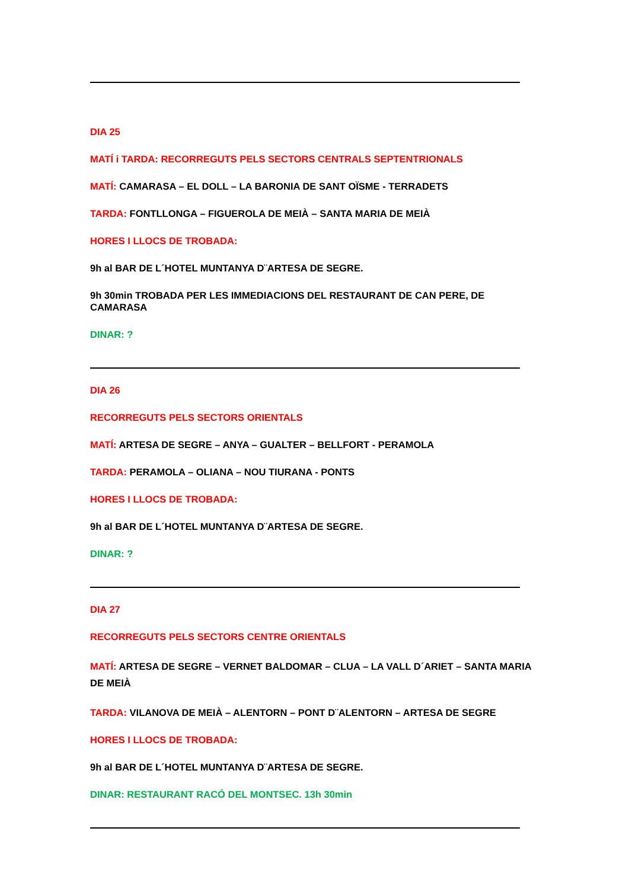DIA 25
MATÍ i TARDA: RECORREGUTS PELS SECTORS CENTRALS SEPTENTRIONALS
MATÍ: CAMARASA – EL DOLL – LA BARONIA DE SANT OÏSME - TERRADETS
TARDA: FONTLLONGA – FIGUEROLA DE MEIÀ – SANTA MARIA DE MEIÀ
HORES I LLOCS DE TROBADA:
9h al BAR DE L´HOTEL MUNTANYA D¨ARTESA DE SEGRE.
9h 30min TROBADA PER LES IMMEDIACIONS DEL RESTAURANT DE CAN PERE, DE CAMARASA
DINAR: ?
DIA 26
RECORREGUTS PELS SECTORS ORIENTALS
MATÍ: ARTESA DE SEGRE – ANYA – GUALTER – BELLFORT - PERAMOLA
TARDA: PERAMOLA – OLIANA – NOU TIURANA - PONTS
HORES I LLOCS DE TROBADA:
9h al BAR DE L´HOTEL MUNTANYA D¨ARTESA DE SEGRE.
DINAR: ?
DIA 27
RECORREGUTS PELS SECTORS CENTRE ORIENTALS
MATÍ: ARTESA DE SEGRE – VERNET BALDOMAR – CLUA – LA VALL D´ARIET – SANTA MARIA DE MEIÀ
TARDA: VILANOVA DE MEIÀ – ALENTORN – PONT D¨ALENTORN – ARTESA DE SEGRE
HORES I LLOCS DE TROBADA:
9h al BAR DE L´HOTEL MUNTANYA D¨ARTESA DE SEGRE.
DINAR: RESTAURANT RACÓ DEL MONTSEC. 13h 30min